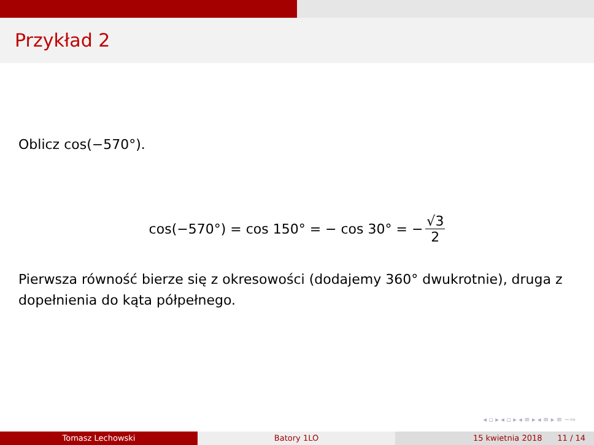Przykład 2
Oblicz cos(−570°).
cos(−570°) = cos 150° = − cos 30° = − √3 2
Pierwsza równość bierze się z okresowości (dodajemy 360° dwukrotnie), druga z dopełnienia do kąta półpełnego.
◂ ▫ ▸ ◂ ▫ ▸ ◂ ≡ ▸ ◂ ≡ ▸ ≡ ∽∾
Tomasz Lechowski Batory 1LO 15 kwietnia 2018 11 / 14